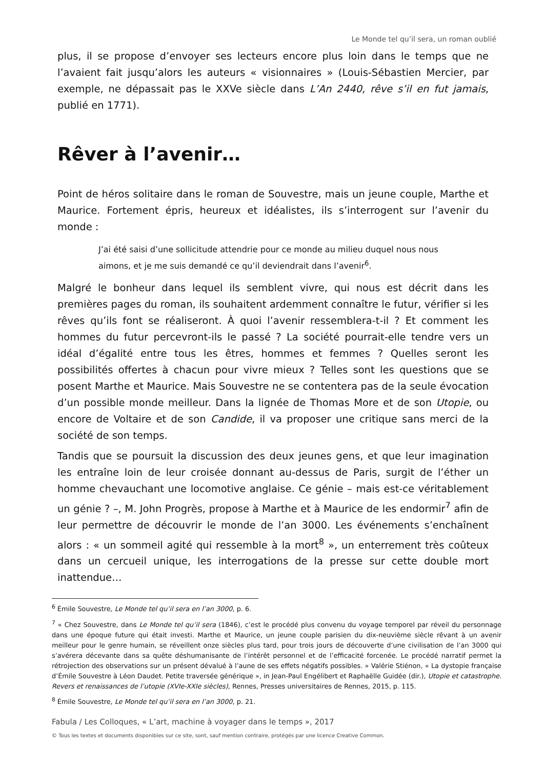Le Monde tel qu’il sera, un roman oublié
plus, il se propose d’envoyer ses lecteurs encore plus loin dans le temps que ne l’avaient fait jusqu’alors les auteurs « visionnaires » (Louis-Sébastien Mercier, par exemple, ne dépassait pas le XXVe siècle dans L’An 2440, rêve s’il en fut jamais, publié en 1771).
Rêver à l’avenir…
Point de héros solitaire dans le roman de Souvestre, mais un jeune couple, Marthe et Maurice. Fortement épris, heureux et idéalistes, ils s’interrogent sur l’avenir du monde :
J’ai été saisi d’une sollicitude attendrie pour ce monde au milieu duquel nous nous aimons, et je me suis demandé ce qu’il deviendrait dans l’avenir<sup>6</sup>.
Malgré le bonheur dans lequel ils semblent vivre, qui nous est décrit dans les premières pages du roman, ils souhaitent ardemment connaître le futur, vérifier si les rêves qu’ils font se réaliseront. À quoi l’avenir ressemblera-t-il ? Et comment les hommes du futur percevront-ils le passé ? La société pourrait-elle tendre vers un idéal d’égalité entre tous les êtres, hommes et femmes ? Quelles seront les possibilités offertes à chacun pour vivre mieux ? Telles sont les questions que se posent Marthe et Maurice. Mais Souvestre ne se contentera pas de la seule évocation d’un possible monde meilleur. Dans la lignée de Thomas More et de son Utopie, ou encore de Voltaire et de son Candide, il va proposer une critique sans merci de la société de son temps.
Tandis que se poursuit la discussion des deux jeunes gens, et que leur imagination les entraîne loin de leur croisée donnant au-dessus de Paris, surgit de l’éther un homme chevauchant une locomotive anglaise. Ce génie – mais est-ce véritablement un génie ? –, M. John Progrès, propose à Marthe et à Maurice de les endormir<sup>7</sup> afin de leur permettre de découvrir le monde de l’an 3000. Les événements s’enchaînent alors : « un sommeil agité qui ressemble à la mort<sup>8</sup> », un enterrement très coûteux dans un cercueil unique, les interrogations de la presse sur cette double mort inattendue…
<sup>6</sup> Émile Souvestre, Le Monde tel qu’il sera en l’an 3000, p. 6.
<sup>7</sup> « Chez Souvestre, dans Le Monde tel qu’il sera (1846), c’est le procédé plus convenu du voyage temporel par réveil du personnage dans une époque future qui était investi. Marthe et Maurice, un jeune couple parisien du dix-neuvième siècle rêvant à un avenir meilleur pour le genre humain, se réveillent onze siècles plus tard, pour trois jours de découverte d’une civilisation de l’an 3000 qui s’avérera décevante dans sa quête déshumanisante de l’intérêt personnel et de l’efficacité forcenée. Le procédé narratif permet la rétrojection des observations sur un présent dévalué à l’aune de ses effets négatifs possibles. » Valérie Stiénon, « La dystopie française d’Émile Souvestre à Léon Daudet. Petite traversée générique », in Jean-Paul Engélibert et Raphaëlle Guidée (dir.), Utopie et catastrophe. Revers et renaissances de l’utopie (XVIe-XXIe siècles), Rennes, Presses universitaires de Rennes, 2015, p. 115.
<sup>8</sup> Émile Souvestre, Le Monde tel qu’il sera en l’an 3000, p. 21.
Fabula / Les Colloques, « L’art, machine à voyager dans le temps », 2017
© Tous les textes et documents disponibles sur ce site, sont, sauf mention contraire, protégés par une licence Creative Common.